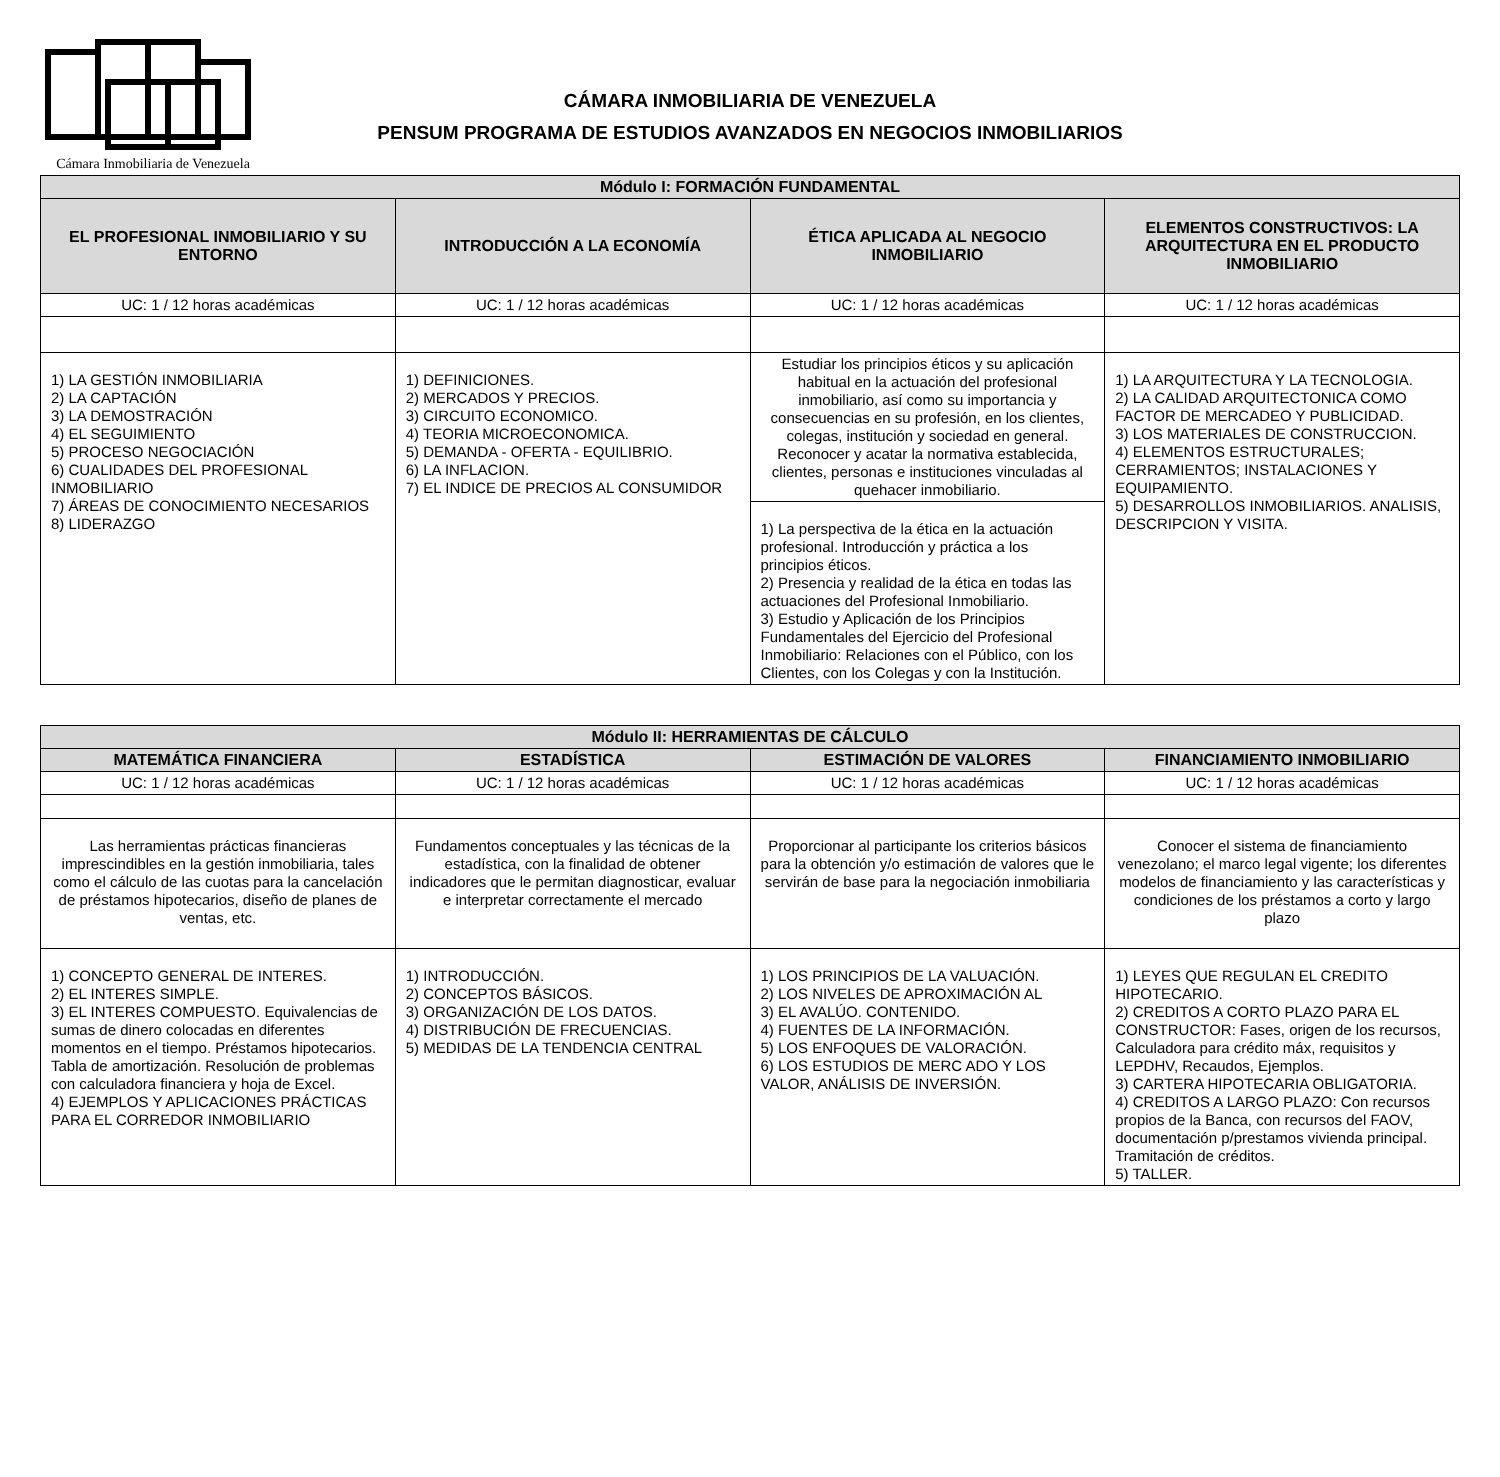Cámara Inmobiliaria de Venezuela
CÁMARA INMOBILIARIA DE VENEZUELA
PENSUM PROGRAMA DE ESTUDIOS AVANZADOS EN NEGOCIOS INMOBILIARIOS
| Módulo I: FORMACIÓN FUNDAMENTAL | | | |
| --- | --- | --- | --- |
| EL PROFESIONAL INMOBILIARIO Y SU ENTORNO | INTRODUCCIÓN A LA ECONOMÍA | ÉTICA APLICADA AL NEGOCIO INMOBILIARIO | ELEMENTOS CONSTRUCTIVOS: LA ARQUITECTURA EN EL PRODUCTO INMOBILIARIO |
| UC: 1 / 12 horas académicas | UC: 1 / 12 horas académicas | UC: 1 / 12 horas académicas | UC: 1 / 12 horas académicas |
| 1) LA GESTIÓN INMOBILIARIA 2) LA CAPTACIÓN 3) LA DEMOSTRACIÓN 4) EL SEGUIMIENTO 5) PROCESO NEGOCIACIÓN 6) CUALIDADES DEL PROFESIONAL INMOBILIARIO 7) ÁREAS DE CONOCIMIENTO NECESARIOS 8) LIDERAZGO | 1) DEFINICIONES. 2) MERCADOS Y PRECIOS. 3) CIRCUITO ECONOMICO. 4) TEORIA MICROECONOMICA. 5) DEMANDA - OFERTA - EQUILIBRIO. 6) LA INFLACION. 7) EL INDICE DE PRECIOS AL CONSUMIDOR | Estudiar los principios éticos y su aplicación habitual en la actuación del profesional inmobiliario, así como su importancia y consecuencias en su profesión, en los clientes, colegas, institución y sociedad en general. Reconocer y acatar la normativa establecida, clientes, personas e instituciones vinculadas al quehacer inmobiliario. | 1) LA ARQUITECTURA Y LA TECNOLOGIA. 2) LA CALIDAD ARQUITECTONICA COMO FACTOR DE MERCADEO Y PUBLICIDAD. 3) LOS MATERIALES DE CONSTRUCCION. 4) ELEMENTOS ESTRUCTURALES; CERRAMIENTOS; INSTALACIONES Y EQUIPAMIENTO. 5) DESARROLLOS INMOBILIARIOS. ANALISIS, DESCRIPCION Y VISITA. |
| | | 1) La perspectiva de la ética en la actuación profesional. Introducción y práctica a los principios éticos. 2) Presencia y realidad de la ética en todas las actuaciones del Profesional Inmobiliario. 3) Estudio y Aplicación de los Principios Fundamentales del Ejercicio del Profesional Inmobiliario: Relaciones con el Público, con los Clientes, con los Colegas y con la Institución. | |
| Módulo II: HERRAMIENTAS DE CÁLCULO | | | |
| --- | --- | --- | --- |
| MATEMÁTICA FINANCIERA | ESTADÍSTICA | ESTIMACIÓN DE VALORES | FINANCIAMIENTO INMOBILIARIO |
| UC: 1 / 12 horas académicas | UC: 1 / 12 horas académicas | UC: 1 / 12 horas académicas | UC: 1 / 12 horas académicas |
| Las herramientas prácticas financieras imprescindibles en la gestión inmobiliaria, tales como el cálculo de las cuotas para la cancelación de préstamos hipotecarios, diseño de planes de ventas, etc. | Fundamentos conceptuales y las técnicas de la estadística, con la finalidad de obtener indicadores que le permitan diagnosticar, evaluar e interpretar correctamente el mercado | Proporcionar al participante los criterios básicos para la obtención y/o estimación de valores que le servirán de base para la negociación inmobiliaria | Conocer el sistema de financiamiento venezolano; el marco legal vigente; los diferentes modelos de financiamiento y las características y condiciones de los préstamos a corto y largo plazo |
| 1) CONCEPTO GENERAL DE INTERES. 2) EL INTERES SIMPLE. 3) EL INTERES COMPUESTO. Equivalencias de sumas de dinero colocadas en diferentes momentos en el tiempo. Préstamos hipotecarios. Tabla de amortización. Resolución de problemas con calculadora financiera y hoja de Excel. 4) EJEMPLOS Y APLICACIONES PRÁCTICAS PARA EL CORREDOR INMOBILIARIO | 1) INTRODUCCIÓN. 2) CONCEPTOS BÁSICOS. 3) ORGANIZACIÓN DE LOS DATOS. 4) DISTRIBUCIÓN DE FRECUENCIAS. 5) MEDIDAS DE LA TENDENCIA CENTRAL | 1) LOS PRINCIPIOS DE LA VALUACIÓN. 2) LOS NIVELES DE APROXIMACIÓN AL 3) EL AVALÚO. CONTENIDO. 4) FUENTES DE LA INFORMACIÓN. 5) LOS ENFOQUES DE VALORACIÓN. 6) LOS ESTUDIOS DE MERC ADO Y LOS VALOR, ANÁLISIS DE INVERSIÓN. | 1) LEYES QUE REGULAN EL CREDITO HIPOTECARIO. 2) CREDITOS A CORTO PLAZO PARA EL CONSTRUCTOR: Fases, origen de los recursos, Calculadora para crédito máx, requisitos y LEPDHV, Recaudos, Ejemplos. 3) CARTERA HIPOTECARIA OBLIGATORIA. 4) CREDITOS A LARGO PLAZO: Con recursos propios de la Banca, con recursos del FAOV, documentación p/prestamos vivienda principal. Tramitación de créditos. 5) TALLER. |